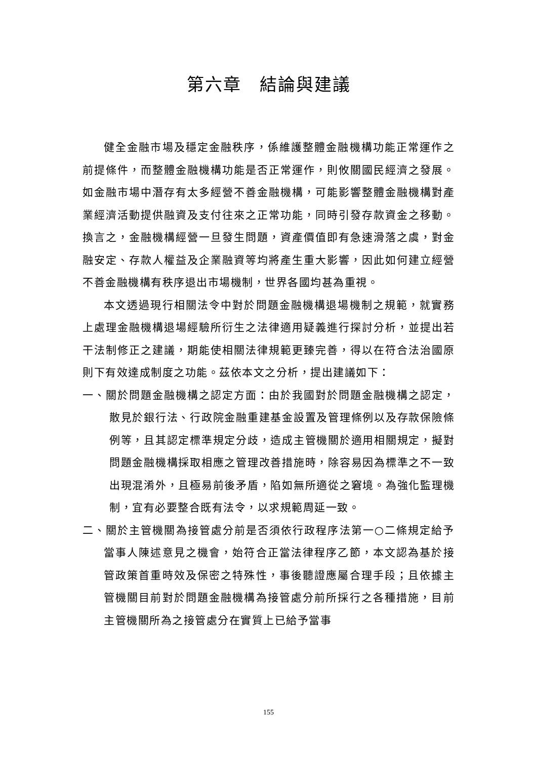第六章　結論與建議
健全金融市場及穩定金融秩序，係維護整體金融機構功能正常運作之前提條件，而整體金融機構功能是否正常運作，則攸關國民經濟之發展。如金融市場中潛存有太多經營不善金融機構，可能影響整體金融機構對產業經濟活動提供融資及支付往來之正常功能，同時引發存款資金之移動。換言之，金融機構經營一旦發生問題，資產價值即有急速滑落之虞，對金融安定、存款人權益及企業融資等均將產生重大影響，因此如何建立經營不善金融機構有秩序退出市場機制，世界各國均甚為重視。
本文透過現行相關法令中對於問題金融機構退場機制之規範，就實務上處理金融機構退場經驗所衍生之法律適用疑義進行探討分析，並提出若干法制修正之建議，期能使相關法律規範更臻完善，得以在符合法治國原則下有效達成制度之功能。茲依本文之分析，提出建議如下：
一、關於問題金融機構之認定方面：由於我國對於問題金融機構之認定，散見於銀行法、行政院金融重建基金設置及管理條例以及存款保險條例等，且其認定標準規定分歧，造成主管機關於適用相關規定，擬對問題金融機構採取相應之管理改善措施時，除容易因為標準之不一致出現混淆外，且極易前後矛盾，陷如無所適從之窘境。為強化監理機制，宜有必要整合既有法令，以求規範周延一致。
二、關於主管機關為接管處分前是否須依行政程序法第一○二條規定給予當事人陳述意見之機會，始符合正當法律程序乙節，本文認為基於接管政策首重時效及保密之特殊性，事後聽證應屬合理手段；且依據主管機關目前對於問題金融機構為接管處分前所採行之各種措施，目前主管機關所為之接管處分在實質上已給予當事
155